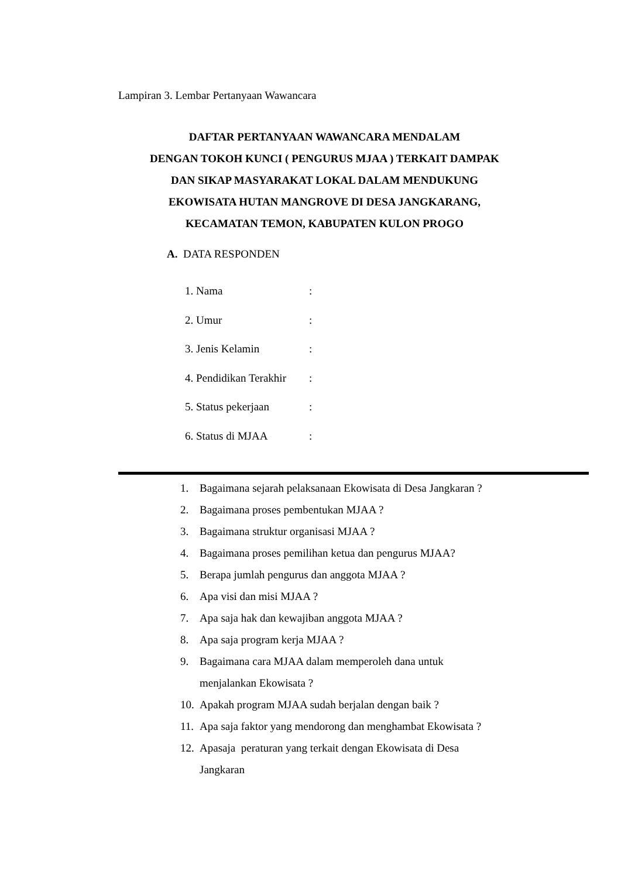Lampiran 3. Lembar Pertanyaan Wawancara
DAFTAR PERTANYAAN WAWANCARA MENDALAM
DENGAN TOKOH KUNCI ( PENGURUS MJAA ) TERKAIT DAMPAK
DAN SIKAP MASYARAKAT LOKAL DALAM MENDUKUNG
EKOWISATA HUTAN MANGROVE DI DESA JANGKARANG,
KECAMATAN TEMON, KABUPATEN KULON PROGO
A. DATA RESPONDEN
1. Nama:
2. Umur:
3. Jenis Kelamin:
4. Pendidikan Terakhir:
5. Status pekerjaan:
6. Status di MJAA:
1. Bagaimana sejarah pelaksanaan Ekowisata di Desa Jangkaran ?
2. Bagaimana proses pembentukan MJAA ?
3. Bagaimana struktur organisasi MJAA ?
4. Bagaimana proses pemilihan ketua dan pengurus MJAA?
5. Berapa jumlah pengurus dan anggota MJAA ?
6. Apa visi dan misi MJAA ?
7. Apa saja hak dan kewajiban anggota MJAA ?
8. Apa saja program kerja MJAA ?
9. Bagaimana cara MJAA dalam memperoleh dana untuk
menjalankan Ekowisata ?
10. Apakah program MJAA sudah berjalan dengan baik ?
11. Apa saja faktor yang mendorong dan menghambat Ekowisata ?
12. Apasaja peraturan yang terkait dengan Ekowisata di Desa
Jangkaran